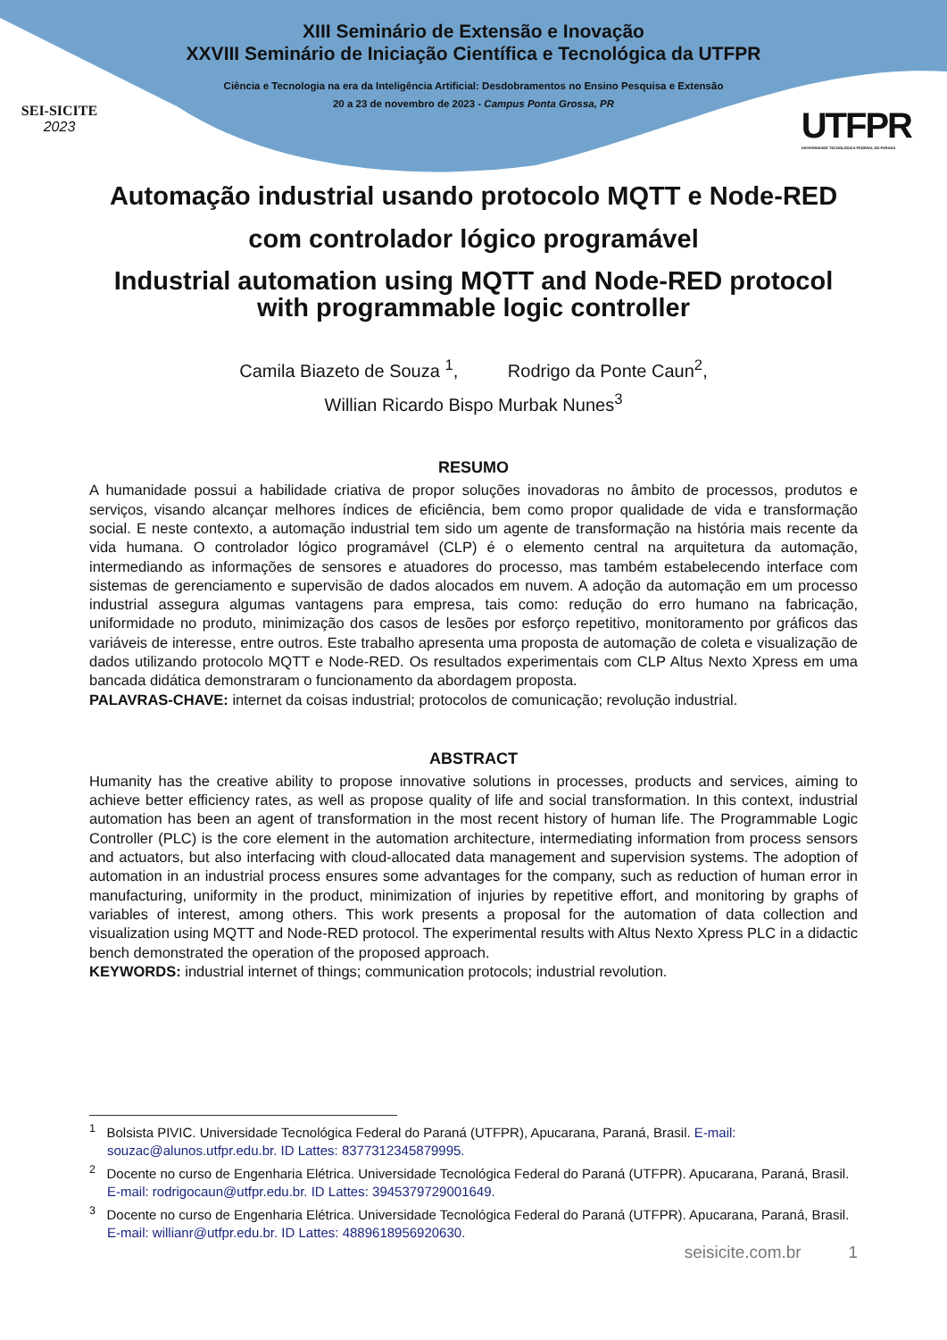SEI-SICITE
2023
XIII Seminário de Extensão e Inovação
XXVIII Seminário de Iniciação Científica e Tecnológica da UTFPR
Ciência e Tecnologia na era da Inteligência Artificial: Desdobramentos no Ensino Pesquisa e Extensão
20 a 23 de novembro de 2023 - Campus Ponta Grossa, PR
UTFPR
UNIVERSIDADE TECNOLÓGICA FEDERAL DO PARANÁ
Automação industrial usando protocolo MQTT e Node-RED com controlador lógico programável
Industrial automation using MQTT and Node-RED protocol with programmable logic controller
Camila Biazeto de Souza <sup>1</sup>, Rodrigo da Ponte Caun<sup>2</sup>,
Willian Ricardo Bispo Murbak Nunes<sup>3</sup>
RESUMO
A humanidade possui a habilidade criativa de propor soluções inovadoras no âmbito de processos, produtos e serviços, visando alcançar melhores índices de eficiência, bem como propor qualidade de vida e transformação social. E neste contexto, a automação industrial tem sido um agente de transformação na história mais recente da vida humana. O controlador lógico programável (CLP) é o elemento central na arquitetura da automação, intermediando as informações de sensores e atuadores do processo, mas também estabelecendo interface com sistemas de gerenciamento e supervisão de dados alocados em nuvem. A adoção da automação em um processo industrial assegura algumas vantagens para empresa, tais como: redução do erro humano na fabricação, uniformidade no produto, minimização dos casos de lesões por esforço repetitivo, monitoramento por gráficos das variáveis de interesse, entre outros. Este trabalho apresenta uma proposta de automação de coleta e visualização de dados utilizando protocolo MQTT e Node-RED. Os resultados experimentais com CLP Altus Nexto Xpress em uma bancada didática demonstraram o funcionamento da abordagem proposta.
PALAVRAS-CHAVE: internet da coisas industrial; protocolos de comunicação; revolução industrial.
ABSTRACT
Humanity has the creative ability to propose innovative solutions in processes, products and services, aiming to achieve better efficiency rates, as well as propose quality of life and social transformation. In this context, industrial automation has been an agent of transformation in the most recent history of human life. The Programmable Logic Controller (PLC) is the core element in the automation architecture, intermediating information from process sensors and actuators, but also interfacing with cloud-allocated data management and supervision systems. The adoption of automation in an industrial process ensures some advantages for the company, such as reduction of human error in manufacturing, uniformity in the product, minimization of injuries by repetitive effort, and monitoring by graphs of variables of interest, among others. This work presents a proposal for the automation of data collection and visualization using MQTT and Node-RED protocol. The experimental results with Altus Nexto Xpress PLC in a didactic bench demonstrated the operation of the proposed approach.
KEYWORDS: industrial internet of things; communication protocols; industrial revolution.
<sup>1</sup> Bolsista PIVIC. Universidade Tecnológica Federal do Paraná (UTFPR), Apucarana, Paraná, Brasil. E-mail: souzac@alunos.utfpr.edu.br. ID Lattes: 8377312345879995.
<sup>2</sup> Docente no curso de Engenharia Elétrica. Universidade Tecnológica Federal do Paraná (UTFPR). Apucarana, Paraná, Brasil. E-mail: rodrigocaun@utfpr.edu.br. ID Lattes: 3945379729001649.
<sup>3</sup> Docente no curso de Engenharia Elétrica. Universidade Tecnológica Federal do Paraná (UTFPR). Apucarana, Paraná, Brasil. E-mail: willianr@utfpr.edu.br. ID Lattes: 4889618956920630.
seisicite.com.br 1